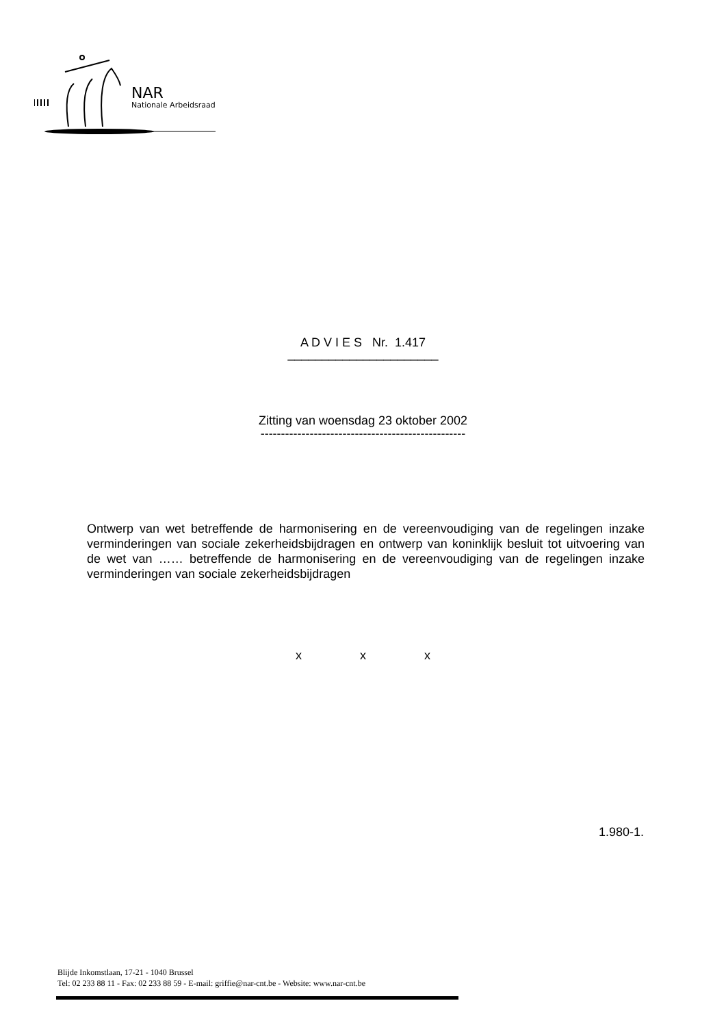NAR
Nationale Arbeidsraad
A D V I E S Nr. 1.417
______________________
Zitting van woensdag 23 oktober 2002
--------------------------------------------------
Ontwerp van wet betreffende de harmonisering en de vereenvoudiging van de regelingen inzake verminderingen van sociale zekerheidsbijdragen en ontwerp van koninklijk besluit tot uitvoering van de wet van …… betreffende de harmonisering en de vereenvoudiging van de regelingen inzake verminderingen van sociale zekerheidsbijdragen
x x x
1.980-1.
Blijde Inkomstlaan, 17-21 - 1040 Brussel
Tel: 02 233 88 11 - Fax: 02 233 88 59 - E-mail: griffie@nar-cnt.be - Website: www.nar-cnt.be